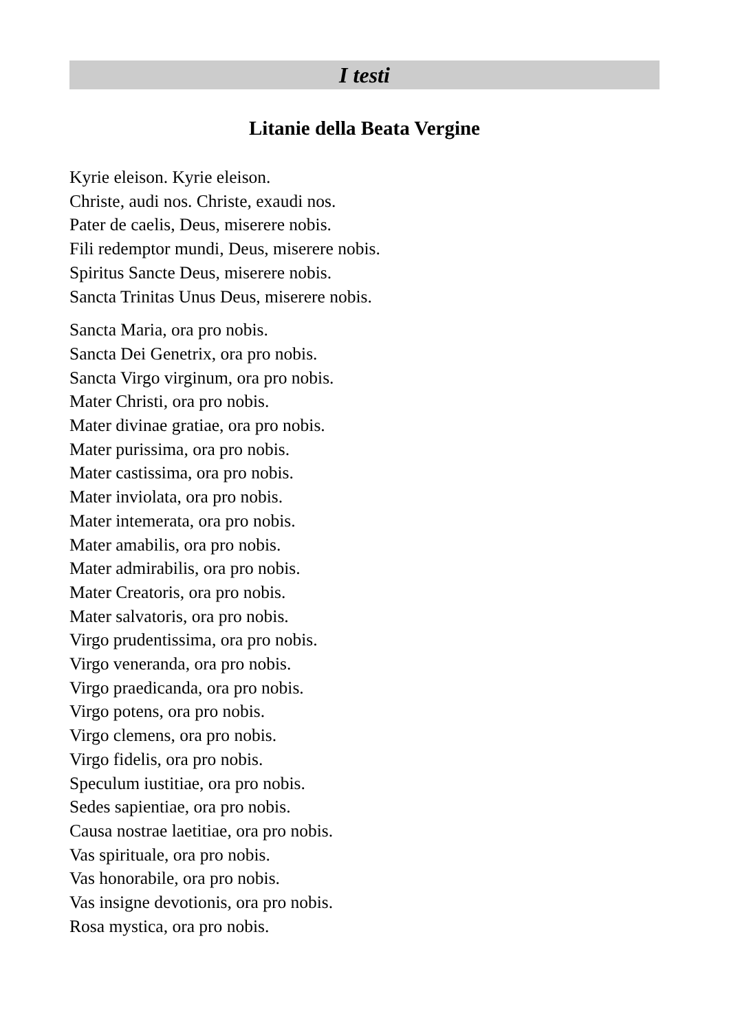I testi
Litanie della Beata Vergine
Kyrie eleison. Kyrie eleison.
Christe, audi nos. Christe, exaudi nos.
Pater de caelis, Deus, miserere nobis.
Fili redemptor mundi, Deus, miserere nobis.
Spiritus Sancte Deus, miserere nobis.
Sancta Trinitas Unus Deus, miserere nobis.
Sancta Maria, ora pro nobis.
Sancta Dei Genetrix, ora pro nobis.
Sancta Virgo virginum, ora pro nobis.
Mater Christi, ora pro nobis.
Mater divinae gratiae, ora pro nobis.
Mater purissima, ora pro nobis.
Mater castissima, ora pro nobis.
Mater inviolata, ora pro nobis.
Mater intemerata, ora pro nobis.
Mater amabilis, ora pro nobis.
Mater admirabilis, ora pro nobis.
Mater Creatoris, ora pro nobis.
Mater salvatoris, ora pro nobis.
Virgo prudentissima, ora pro nobis.
Virgo veneranda, ora pro nobis.
Virgo praedicanda, ora pro nobis.
Virgo potens, ora pro nobis.
Virgo clemens, ora pro nobis.
Virgo fidelis, ora pro nobis.
Speculum iustitiae, ora pro nobis.
Sedes sapientiae, ora pro nobis.
Causa nostrae laetitiae, ora pro nobis.
Vas spirituale, ora pro nobis.
Vas honorabile, ora pro nobis.
Vas insigne devotionis, ora pro nobis.
Rosa mystica, ora pro nobis.